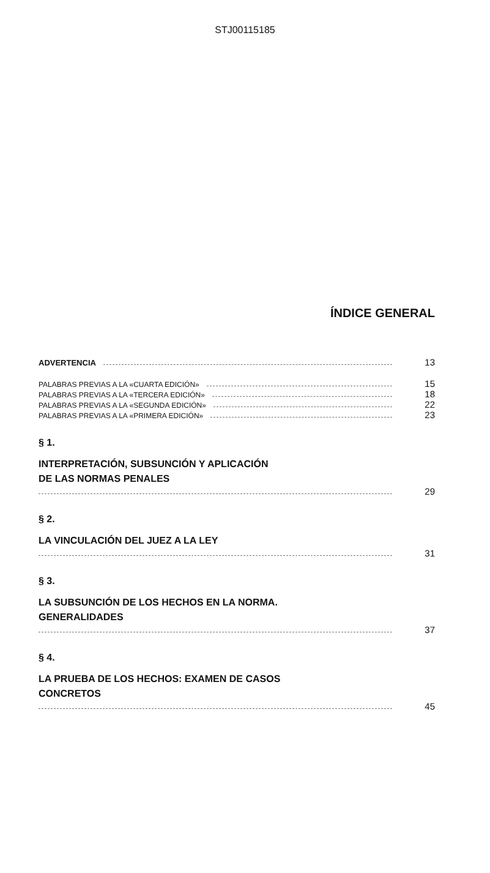STJ00115185
ÍNDICE GENERAL
ADVERTENCIA 13
PALABRAS PREVIAS A LA «CUARTA EDICIÓN» 15
PALABRAS PREVIAS A LA «TERCERA EDICIÓN» 18
PALABRAS PREVIAS A LA «SEGUNDA EDICIÓN» 22
PALABRAS PREVIAS A LA «PRIMERA EDICIÓN» 23
§ 1.
INTERPRETACIÓN, SUBSUNCIÓN Y APLICACIÓN
DE LAS NORMAS PENALES
29
§ 2.
LA VINCULACIÓN DEL JUEZ A LA LEY
31
§ 3.
LA SUBSUNCIÓN DE LOS HECHOS EN LA NORMA.
GENERALIDADES
37
§ 4.
LA PRUEBA DE LOS HECHOS: EXAMEN DE CASOS
CONCRETOS
45